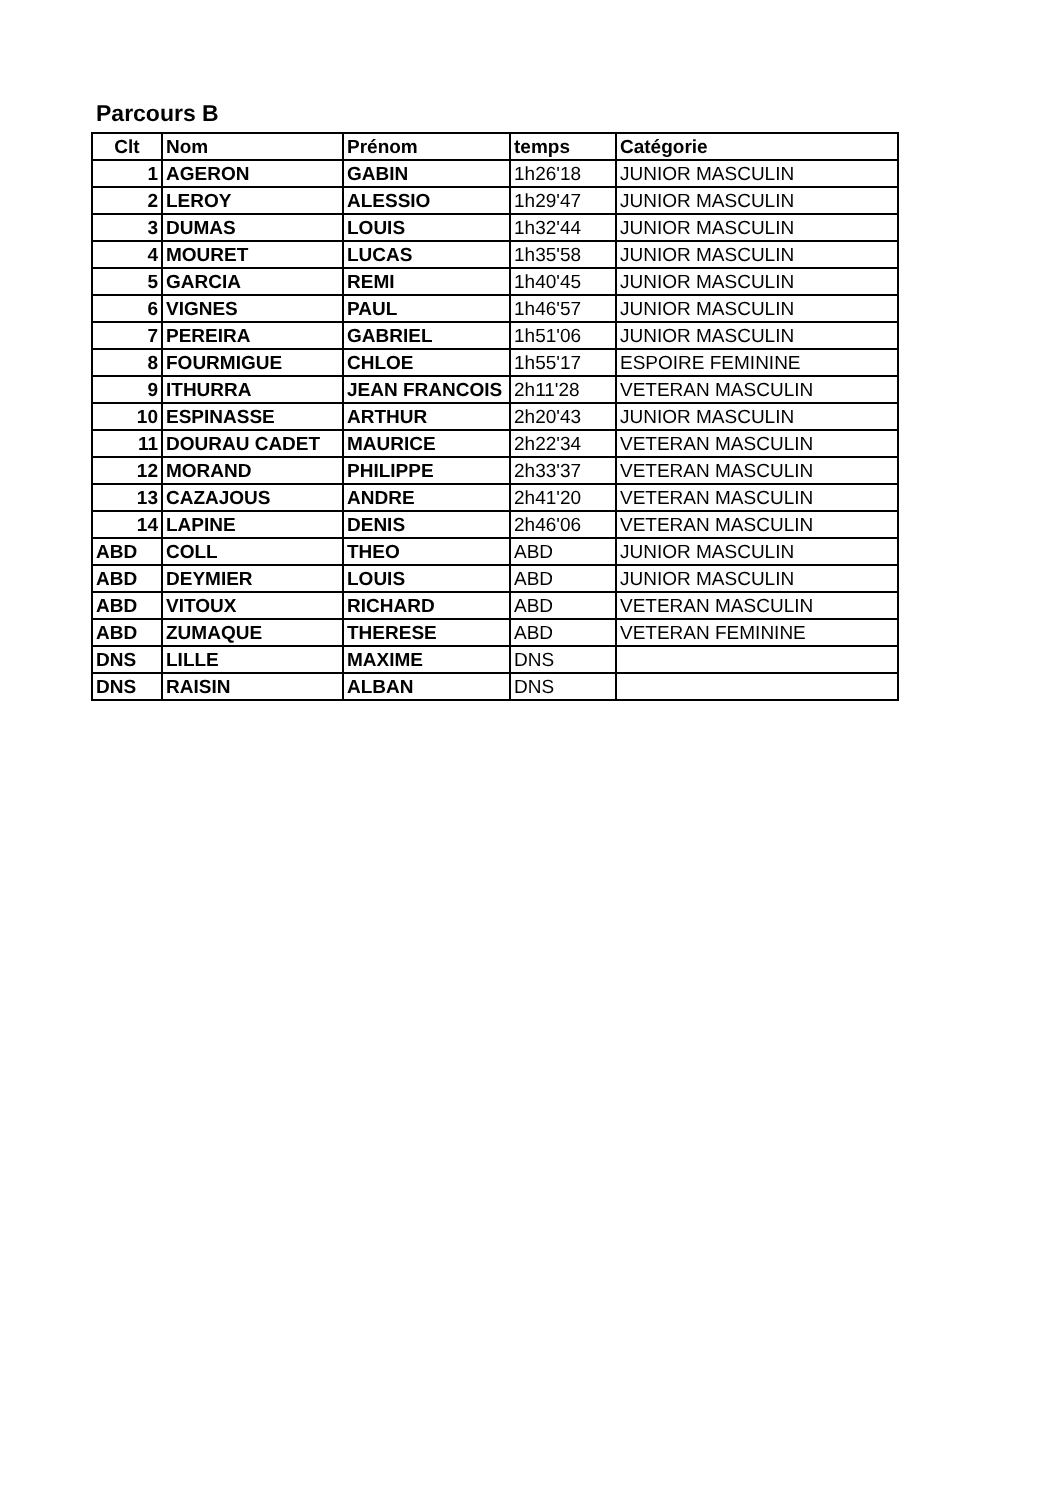Parcours B
| Clt | Nom | Prénom | temps | Catégorie |
| --- | --- | --- | --- | --- |
| 1 | AGERON | GABIN | 1h26'18 | JUNIOR MASCULIN |
| 2 | LEROY | ALESSIO | 1h29'47 | JUNIOR MASCULIN |
| 3 | DUMAS | LOUIS | 1h32'44 | JUNIOR MASCULIN |
| 4 | MOURET | LUCAS | 1h35'58 | JUNIOR MASCULIN |
| 5 | GARCIA | REMI | 1h40'45 | JUNIOR MASCULIN |
| 6 | VIGNES | PAUL | 1h46'57 | JUNIOR MASCULIN |
| 7 | PEREIRA | GABRIEL | 1h51'06 | JUNIOR MASCULIN |
| 8 | FOURMIGUE | CHLOE | 1h55'17 | ESPOIRE FEMININE |
| 9 | ITHURRA | JEAN FRANCOIS | 2h11'28 | VETERAN MASCULIN |
| 10 | ESPINASSE | ARTHUR | 2h20'43 | JUNIOR MASCULIN |
| 11 | DOURAU CADET | MAURICE | 2h22'34 | VETERAN MASCULIN |
| 12 | MORAND | PHILIPPE | 2h33'37 | VETERAN MASCULIN |
| 13 | CAZAJOUS | ANDRE | 2h41'20 | VETERAN MASCULIN |
| 14 | LAPINE | DENIS | 2h46'06 | VETERAN MASCULIN |
| ABD | COLL | THEO | ABD | JUNIOR MASCULIN |
| ABD | DEYMIER | LOUIS | ABD | JUNIOR MASCULIN |
| ABD | VITOUX | RICHARD | ABD | VETERAN MASCULIN |
| ABD | ZUMAQUE | THERESE | ABD | VETERAN FEMININE |
| DNS | LILLE | MAXIME | DNS | |
| DNS | RAISIN | ALBAN | DNS | |